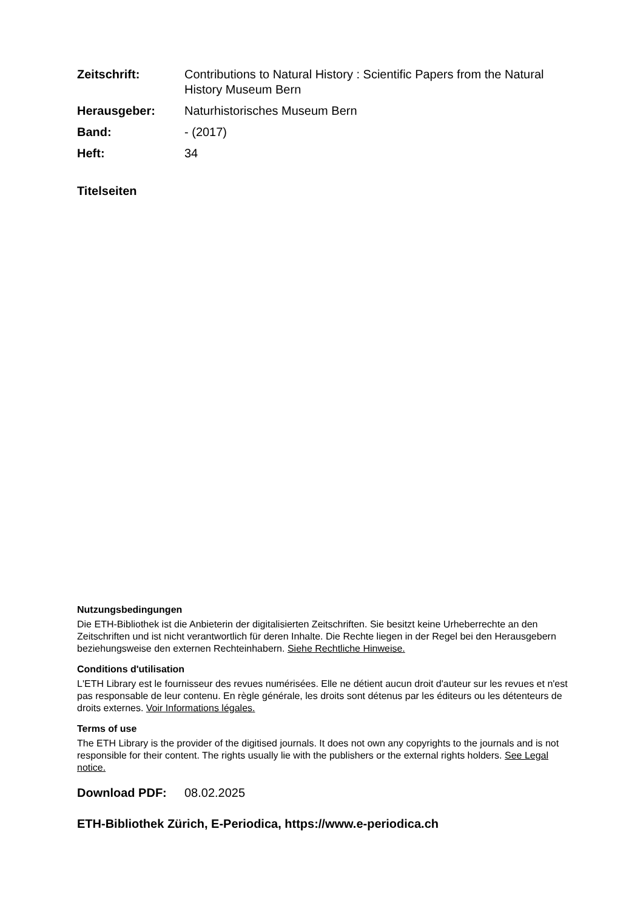Zeitschrift: Contributions to Natural History : Scientific Papers from the Natural History Museum Bern
Herausgeber: Naturhistorisches Museum Bern
Band: - (2017)
Heft: 34
Titelseiten
Nutzungsbedingungen
Die ETH-Bibliothek ist die Anbieterin der digitalisierten Zeitschriften. Sie besitzt keine Urheberrechte an den Zeitschriften und ist nicht verantwortlich für deren Inhalte. Die Rechte liegen in der Regel bei den Herausgebern beziehungsweise den externen Rechteinhabern. Siehe Rechtliche Hinweise.
Conditions d'utilisation
L'ETH Library est le fournisseur des revues numérisées. Elle ne détient aucun droit d'auteur sur les revues et n'est pas responsable de leur contenu. En règle générale, les droits sont détenus par les éditeurs ou les détenteurs de droits externes. Voir Informations légales.
Terms of use
The ETH Library is the provider of the digitised journals. It does not own any copyrights to the journals and is not responsible for their content. The rights usually lie with the publishers or the external rights holders. See Legal notice.
Download PDF: 08.02.2025
ETH-Bibliothek Zürich, E-Periodica, https://www.e-periodica.ch